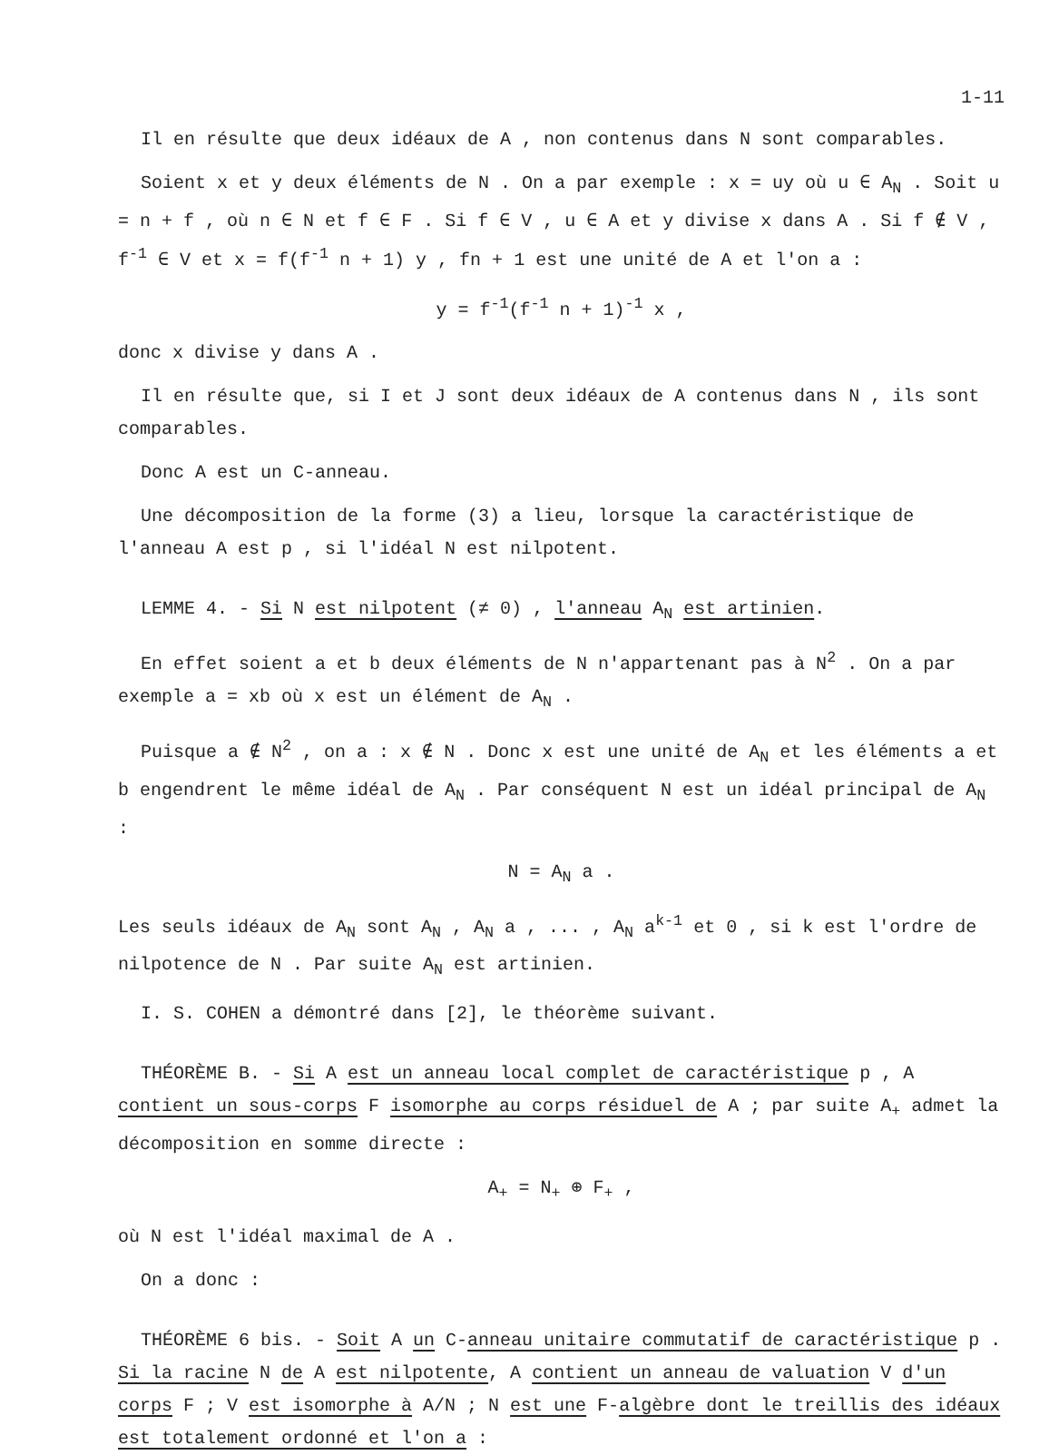1-11
Il en résulte que deux idéaux de A , non contenus dans N sont comparables.
Soient x et y deux éléments de N . On a par exemple : x = uy où u ∈ A<sub>N</sub> . Soit u = n + f , où n ∈ N et f ∈ F . Si f ∈ V , u ∈ A et y divise x dans A . Si f ∉ V , f<sup>-1</sup> ∈ V et x = f(f<sup>-1</sup> n + 1) y , fn + 1 est une unité de A et l'on a :
y = f<sup>-1</sup>(f<sup>-1</sup> n + 1)<sup>-1</sup> x ,
donc x divise y dans A .
Il en résulte que, si I et J sont deux idéaux de A contenus dans N , ils sont comparables.
Donc A est un C-anneau.
Une décomposition de la forme (3) a lieu, lorsque la caractéristique de l'anneau A est p , si l'idéal N est nilpotent.
LEMME 4. - Si N est nilpotent (≠ 0) , l'anneau A<sub>N</sub> est artinien.
En effet soient a et b deux éléments de N n'appartenant pas à N<sup>2</sup> . On a par exemple a = xb où x est un élément de A<sub>N</sub> .
Puisque a ∉ N<sup>2</sup> , on a : x ∉ N . Donc x est une unité de A<sub>N</sub> et les éléments a et b engendrent le même idéal de A<sub>N</sub> . Par conséquent N est un idéal principal de A<sub>N</sub> :
N = A<sub>N</sub> a .
Les seuls idéaux de A<sub>N</sub> sont A<sub>N</sub> , A<sub>N</sub> a , ... , A<sub>N</sub> a<sup>k-1</sup> et 0 , si k est l'ordre de nilpotence de N . Par suite A<sub>N</sub> est artinien.
I. S. COHEN a démontré dans [2], le théorème suivant.
THÉORÈME B. - Si A est un anneau local complet de caractéristique p , A contient un sous-corps F isomorphe au corps résiduel de A ; par suite A<sub>+</sub> admet la décomposition en somme directe :
A<sub>+</sub> = N<sub>+</sub> ⊕ F<sub>+</sub> ,
où N est l'idéal maximal de A .
On a donc :
THÉORÈME 6 bis. - Soit A un C-anneau unitaire commutatif de caractéristique p . Si la racine N de A est nilpotente, A contient un anneau de valuation V d'un corps F ; V est isomorphe à A/N ; N est une F-algèbre dont le treillis des idéaux est totalement ordonné et l'on a :